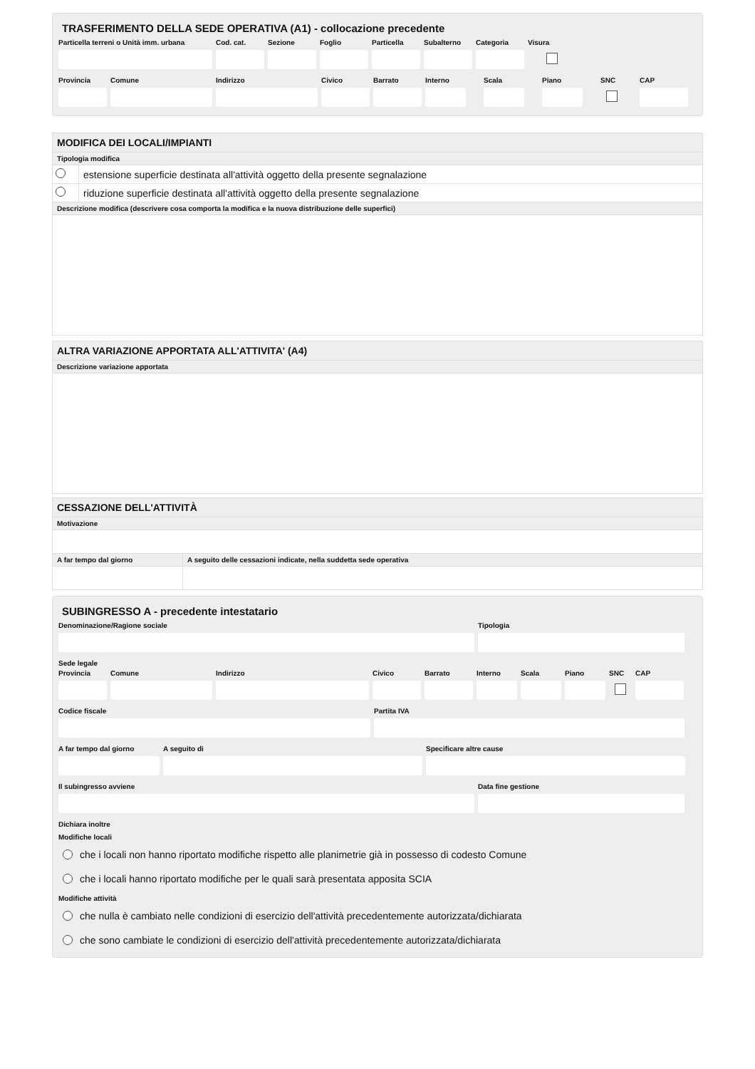TRASFERIMENTO DELLA SEDE OPERATIVA (A1) - collocazione precedente
Particella terreni o Unità imm. urbana
Cod. cat.
Sezione Foglio Particella
Subalterno
Categoria
Visura
Provincia
Comune Indirizzo Civico Barrato Interno
Scala Piano SNC CAP
MODIFICA DEI LOCALI/IMPIANTI
Tipologia modifica
estensione superficie destinata all'attività oggetto della presente segnalazione
riduzione superficie destinata all'attività oggetto della presente segnalazione
Descrizione modifica (descrivere cosa comporta la modifica e la nuova distribuzione delle superfici)
ALTRA VARIAZIONE APPORTATA ALL'ATTIVITA' (A4)
Descrizione variazione apportata
CESSAZIONE DELL'ATTIVITÀ
Motivazione
A far tempo dal giorno
A seguito delle cessazioni indicate, nella suddetta sede operativa
SUBINGRESSO A - precedente intestatario
Denominazione/Ragione sociale Tipologia
Sede legale
Provincia
Comune Indirizzo Civico Barrato Interno
Scala Piano SNC CAP
Codice fiscale Partita IVA
A far tempo dal giorno
A seguito di Specificare altre cause
Il subingresso avviene Data fine gestione
Dichiara inoltre
Modifiche locali
che i locali non hanno riportato modifiche rispetto alle planimetrie già in possesso di codesto Comune
che i locali hanno riportato modifiche per le quali sarà presentata apposita SCIA
Modifiche attività
che nulla è cambiato nelle condizioni di esercizio dell'attività precedentemente autorizzata/dichiarata
che sono cambiate le condizioni di esercizio dell'attività precedentemente autorizzata/dichiarata